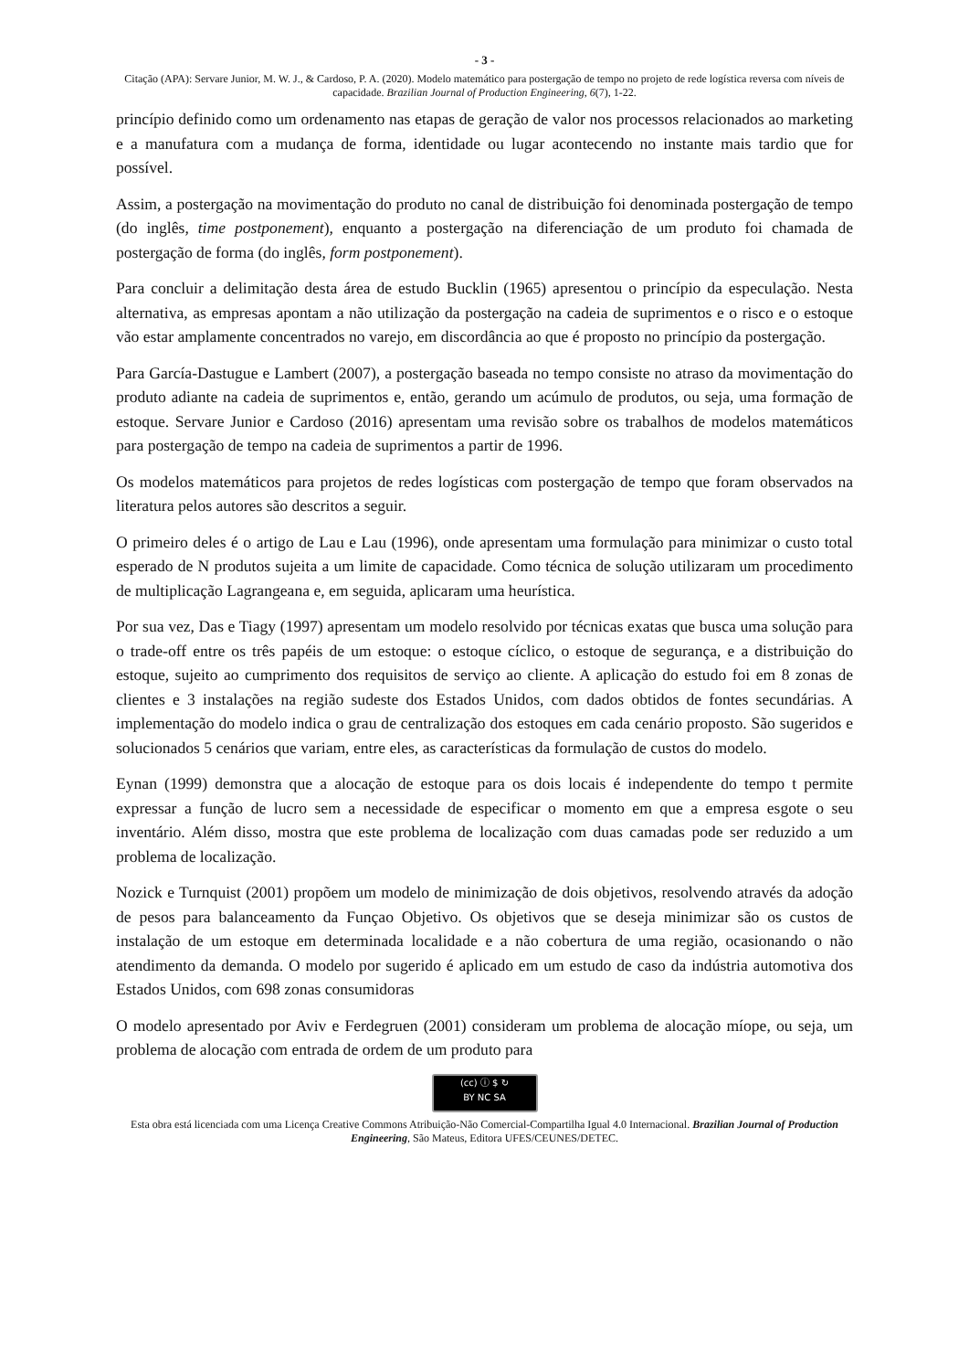- 3 -
Citação (APA): Servare Junior, M. W. J., & Cardoso, P. A. (2020). Modelo matemático para postergação de tempo no projeto de rede logística reversa com níveis de capacidade. Brazilian Journal of Production Engineering, 6(7), 1-22.
princípio definido como um ordenamento nas etapas de geração de valor nos processos relacionados ao marketing e a manufatura com a mudança de forma, identidade ou lugar acontecendo no instante mais tardio que for possível.
Assim, a postergação na movimentação do produto no canal de distribuição foi denominada postergação de tempo (do inglês, time postponement), enquanto a postergação na diferenciação de um produto foi chamada de postergação de forma (do inglês, form postponement).
Para concluir a delimitação desta área de estudo Bucklin (1965) apresentou o princípio da especulação. Nesta alternativa, as empresas apontam a não utilização da postergação na cadeia de suprimentos e o risco e o estoque vão estar amplamente concentrados no varejo, em discordância ao que é proposto no princípio da postergação.
Para García-Dastugue e Lambert (2007), a postergação baseada no tempo consiste no atraso da movimentação do produto adiante na cadeia de suprimentos e, então, gerando um acúmulo de produtos, ou seja, uma formação de estoque. Servare Junior e Cardoso (2016) apresentam uma revisão sobre os trabalhos de modelos matemáticos para postergação de tempo na cadeia de suprimentos a partir de 1996.
Os modelos matemáticos para projetos de redes logísticas com postergação de tempo que foram observados na literatura pelos autores são descritos a seguir.
O primeiro deles é o artigo de Lau e Lau (1996), onde apresentam uma formulação para minimizar o custo total esperado de N produtos sujeita a um limite de capacidade. Como técnica de solução utilizaram um procedimento de multiplicação Lagrangeana e, em seguida, aplicaram uma heurística.
Por sua vez, Das e Tiagy (1997) apresentam um modelo resolvido por técnicas exatas que busca uma solução para o trade-off entre os três papéis de um estoque: o estoque cíclico, o estoque de segurança, e a distribuição do estoque, sujeito ao cumprimento dos requisitos de serviço ao cliente. A aplicação do estudo foi em 8 zonas de clientes e 3 instalações na região sudeste dos Estados Unidos, com dados obtidos de fontes secundárias. A implementação do modelo indica o grau de centralização dos estoques em cada cenário proposto. São sugeridos e solucionados 5 cenários que variam, entre eles, as características da formulação de custos do modelo.
Eynan (1999) demonstra que a alocação de estoque para os dois locais é independente do tempo t permite expressar a função de lucro sem a necessidade de especificar o momento em que a empresa esgote o seu inventário. Além disso, mostra que este problema de localização com duas camadas pode ser reduzido a um problema de localização.
Nozick e Turnquist (2001) propõem um modelo de minimização de dois objetivos, resolvendo através da adoção de pesos para balanceamento da Funçao Objetivo. Os objetivos que se deseja minimizar são os custos de instalação de um estoque em determinada localidade e a não cobertura de uma região, ocasionando o não atendimento da demanda. O modelo por sugerido é aplicado em um estudo de caso da indústria automotiva dos Estados Unidos, com 698 zonas consumidoras
O modelo apresentado por Aviv e Ferdegruen (2001) consideram um problema de alocação míope, ou seja, um problema de alocação com entrada de ordem de um produto para
(cc) ⓘ $ ↻
BY NC SA
Esta obra está licenciada com uma Licença Creative Commons Atribuição-Não Comercial-Compartilha Igual 4.0 Internacional. Brazilian Journal of Production Engineering, São Mateus, Editora UFES/CEUNES/DETEC.